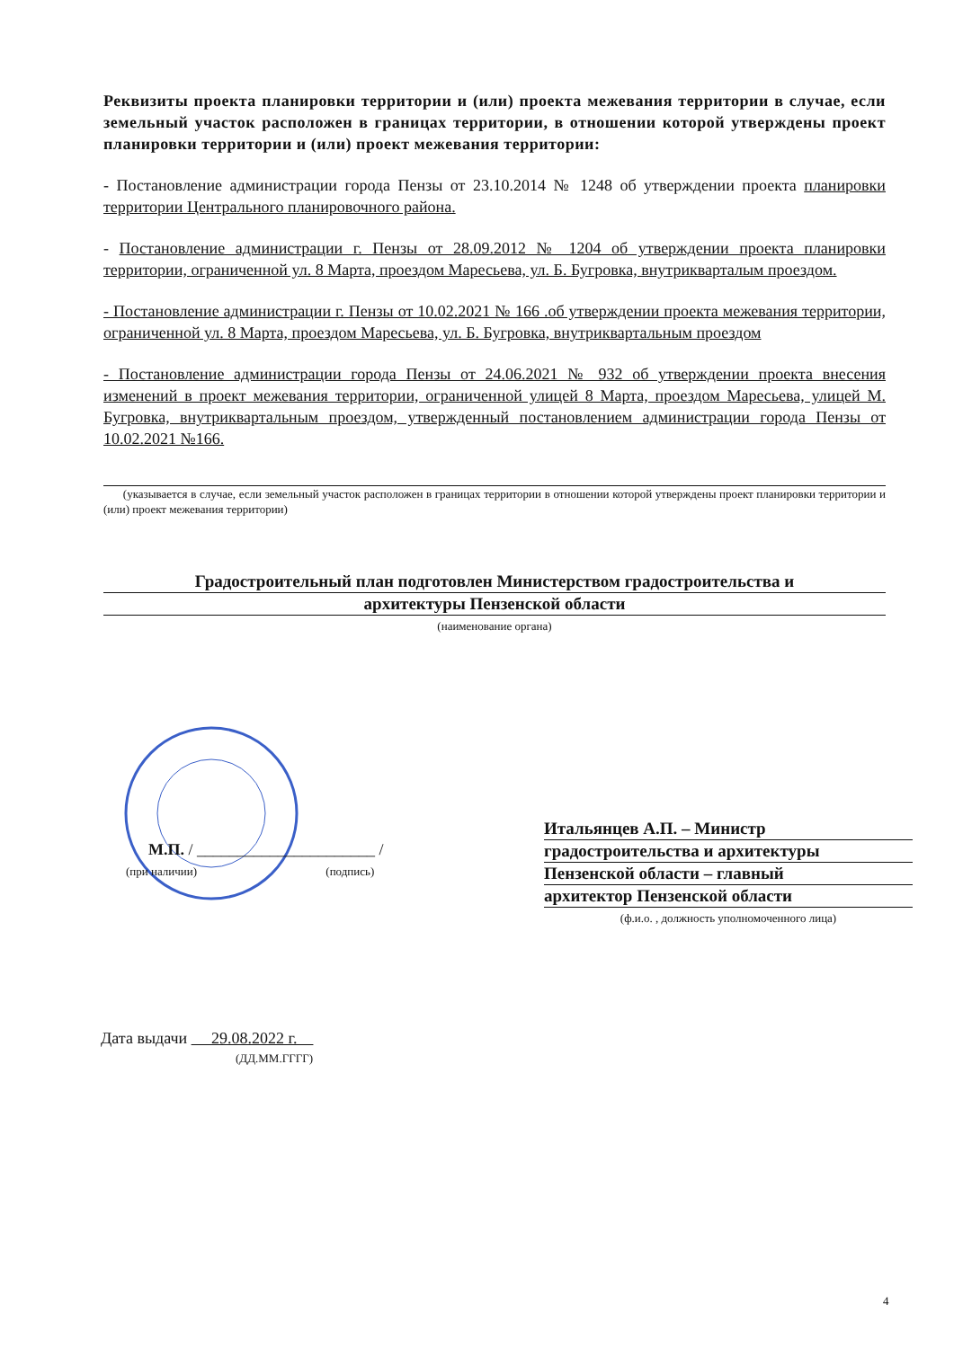Реквизиты проекта планировки территории и (или) проекта межевания территории в случае, если земельный участок расположен в границах территории, в отношении которой утверждены проект планировки территории и (или) проект межевания территории:
- Постановление администрации города Пензы от 23.10.2014 № 1248 об утверждении проекта планировки территории Центрального планировочного района.
- Постановление администрации г. Пензы от 28.09.2012 № 1204 об утверждении проекта планировки территории, ограниченной ул. 8 Марта, проездом Маресьева, ул. Б. Бугровка, внутрикварталым проездом.
- Постановление администрации г. Пензы от 10.02.2021 № 166 .об утверждении проекта межевания территории, ограниченной ул. 8 Марта, проездом Маресьева, ул. Б. Бугровка, внутриквартальным проездом
- Постановление администрации города Пензы от 24.06.2021 № 932 об утверждении проекта внесения изменений в проект межевания территории, ограниченной улицей 8 Марта, проездом Маресьева, улицей М. Бугровка, внутриквартальным проездом, утвержденный постановлением администрации города Пензы от 10.02.2021 №166.
(указывается в случае, если земельный участок расположен в границах территории в отношении которой утверждены проект планировки территории и (или) проект межевания территории)
Градостроительный план подготовлен Министерством градостроительства и
архитектуры Пензенской области
(наименование органа)
М.П. / ______________________ /
(при наличии) (подпись)
Итальянцев А.П. – Министр
градостроительства и архитектуры
Пензенской области – главный
архитектор Пензенской области
(ф.и.о. , должность уполномоченного лица)
Дата выдачи 29.08.2022 г.
(ДД.ММ.ГГГГ)
4